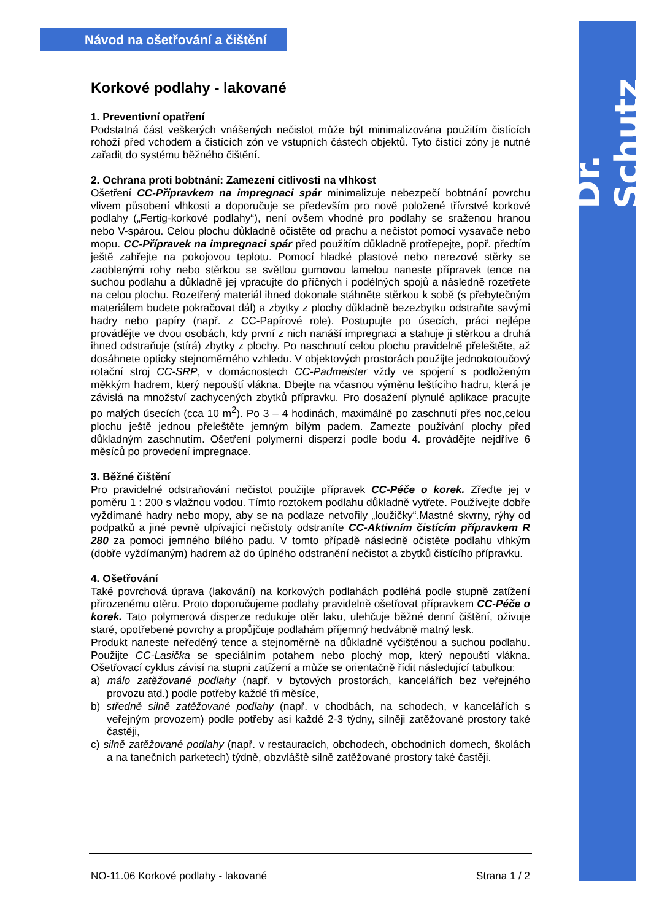Dr. Schutz
Návod na ošetřování a čištění
Korkové podlahy - lakované
1. Preventivní opatření
Podstatná část veškerých vnášených nečistot může být minimalizována použitím čistících rohoží před vchodem a čistících zón ve vstupních částech objektů. Tyto čistící zóny je nutné zařadit do systému běžného čištění.
2. Ochrana proti bobtnání: Zamezení citlivosti na vlhkost
Ošetření CC-Přípravkem na impregnaci spár minimalizuje nebezpečí bobtnání povrchu vlivem působení vlhkosti a doporučuje se především pro nově položené třívrstvé korkové podlahy („Fertig-korkové podlahy“), není ovšem vhodné pro podlahy se sraženou hranou nebo V-spárou. Celou plochu důkladně očistěte od prachu a nečistot pomocí vysavače nebo mopu. CC-Přípravek na impregnaci spár před použitím důkladně protřepejte, popř. předtím ještě zahřejte na pokojovou teplotu. Pomocí hladké plastové nebo nerezové stěrky se zaoblenými rohy nebo stěrkou se světlou gumovou lamelou naneste přípravek tence na suchou podlahu a důkladně jej vpracujte do příčných i podélných spojů a následně rozetřete na celou plochu. Rozetřený materiál ihned dokonale stáhněte stěrkou k sobě (s přebytečným materiálem budete pokračovat dál) a zbytky z plochy důkladně bezezbytku odstraňte savými hadry nebo papíry (např. z CC-Papírové role). Postupujte po úsecích, práci nejlépe provádějte ve dvou osobách, kdy první z nich nanáší impregnaci a stahuje ji stěrkou a druhá ihned odstraňuje (stírá) zbytky z plochy. Po naschnutí celou plochu pravidelně přeleštěte, až dosáhnete opticky stejnoměrného vzhledu. V objektových prostorách použijte jednokotoučový rotační stroj CC-SRP, v domácnostech CC-Padmeister vždy ve spojení s podloženým měkkým hadrem, který nepouští vlákna. Dbejte na včasnou výměnu leštícího hadru, která je závislá na množství zachycených zbytků přípravku. Pro dosažení plynulé aplikace pracujte po malých úsecích (cca 10 m<sup>2</sup>). Po 3 – 4 hodinách, maximálně po zaschnutí přes noc,celou plochu ještě jednou přeleštěte jemným bílým padem. Zamezte používání plochy před důkladným zaschnutím. Ošetření polymerní disperzí podle bodu 4. provádějte nejdříve 6 měsíců po provedení impregnace.
3. Běžné čištění
Pro pravidelné odstraňování nečistot použijte přípravek CC-Péče o korek. Zřeďte jej v poměru 1 : 200 s vlažnou vodou. Tímto roztokem podlahu důkladně vytřete. Používejte dobře vyždímané hadry nebo mopy, aby se na podlaze netvořily „loužičky“.Mastné skvrny, rýhy od podpatků a jiné pevně ulpívající nečistoty odstraníte CC-Aktivním čistícím přípravkem R 280 za pomoci jemného bílého padu. V tomto případě následně očistěte podlahu vlhkým (dobře vyždímaným) hadrem až do úplného odstranění nečistot a zbytků čistícího přípravku.
4. Ošetřování
Také povrchová úprava (lakování) na korkových podlahách podléhá podle stupně zatížení přirozenému otěru. Proto doporučujeme podlahy pravidelně ošetřovat přípravkem CC-Péče o korek. Tato polymerová disperze redukuje otěr laku, ulehčuje běžné denní čištění, oživuje staré, opotřebené povrchy a propůjčuje podlahám příjemný hedvábně matný lesk.
Produkt naneste neředěný tence a stejnoměrně na důkladně vyčištěnou a suchou podlahu. Použijte CC-Lasička se speciálním potahem nebo plochý mop, který nepouští vlákna. Ošetřovací cyklus závisí na stupni zatížení a může se orientačně řídit následující tabulkou:
a) málo zatěžované podlahy (např. v bytových prostorách, kancelářích bez veřejného provozu atd.) podle potřeby každé tři měsíce,
b) středně silně zatěžované podlahy (např. v chodbách, na schodech, v kancelářích s veřejným provozem) podle potřeby asi každé 2-3 týdny, silněji zatěžované prostory také častěji,
c) silně zatěžované podlahy (např. v restauracích, obchodech, obchodních domech, školách a na tanečních parketech) týdně, obzvláště silně zatěžované prostory také častěji.
NO-11.06 Korkové podlahy - lakované Strana 1 / 2